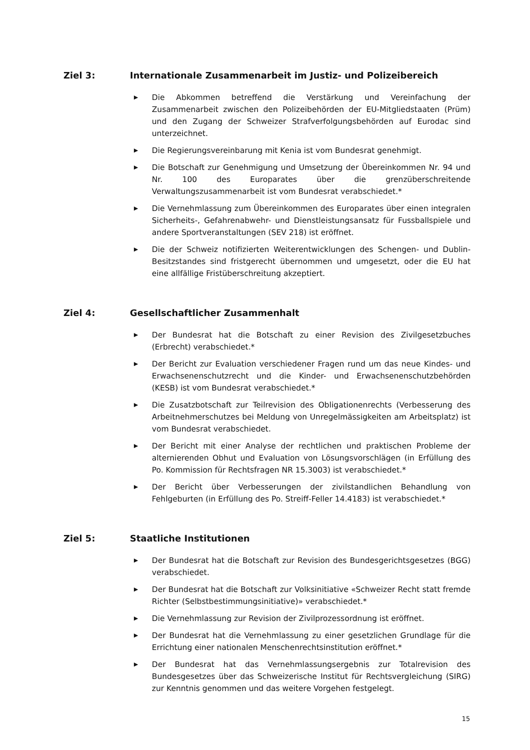Ziel 3: Internationale Zusammenarbeit im Justiz- und Polizeibereich
▶ Die Abkommen betreffend die Verstärkung und Vereinfachung der Zusammenarbeit zwischen den Polizeibehörden der EU-Mitgliedstaaten (Prüm) und den Zugang der Schweizer Strafverfolgungsbehörden auf Eurodac sind unterzeichnet.
▶ Die Regierungsvereinbarung mit Kenia ist vom Bundesrat genehmigt.
▶ Die Botschaft zur Genehmigung und Umsetzung der Übereinkommen Nr. 94 und Nr. 100 des Europarates über die grenzüberschreitende Verwaltungszusammenarbeit ist vom Bundesrat verabschiedet.*
▶ Die Vernehmlassung zum Übereinkommen des Europarates über einen integralen Sicherheits-, Gefahrenabwehr- und Dienstleistungsansatz für Fussballspiele und andere Sportveranstaltungen (SEV 218) ist eröffnet.
▶ Die der Schweiz notifizierten Weiterentwicklungen des Schengen- und Dublin-Besitzstandes sind fristgerecht übernommen und umgesetzt, oder die EU hat eine allfällige Fristüberschreitung akzeptiert.
Ziel 4: Gesellschaftlicher Zusammenhalt
▶ Der Bundesrat hat die Botschaft zu einer Revision des Zivilgesetzbuches (Erbrecht) verabschiedet.*
▶ Der Bericht zur Evaluation verschiedener Fragen rund um das neue Kindes- und Erwachsenenschutzrecht und die Kinder- und Erwachsenenschutzbehörden (KESB) ist vom Bundesrat verabschiedet.*
▶ Die Zusatzbotschaft zur Teilrevision des Obligationenrechts (Verbesserung des Arbeitnehmerschutzes bei Meldung von Unregelmässigkeiten am Arbeitsplatz) ist vom Bundesrat verabschiedet.
▶ Der Bericht mit einer Analyse der rechtlichen und praktischen Probleme der alternierenden Obhut und Evaluation von Lösungsvorschlägen (in Erfüllung des Po. Kommission für Rechtsfragen NR 15.3003) ist verabschiedet.*
▶ Der Bericht über Verbesserungen der zivilstandlichen Behandlung von Fehlgeburten (in Erfüllung des Po. Streiff-Feller 14.4183) ist verabschiedet.*
Ziel 5: Staatliche Institutionen
▶ Der Bundesrat hat die Botschaft zur Revision des Bundesgerichtsgesetzes (BGG) verabschiedet.
▶ Der Bundesrat hat die Botschaft zur Volksinitiative «Schweizer Recht statt fremde Richter (Selbstbestimmungsinitiative)» verabschiedet.*
▶ Die Vernehmlassung zur Revision der Zivilprozessordnung ist eröffnet.
▶ Der Bundesrat hat die Vernehmlassung zu einer gesetzlichen Grundlage für die Errichtung einer nationalen Menschenrechtsinstitution eröffnet.*
▶ Der Bundesrat hat das Vernehmlassungsergebnis zur Totalrevision des Bundesgesetzes über das Schweizerische Institut für Rechtsvergleichung (SIRG) zur Kenntnis genommen und das weitere Vorgehen festgelegt.
15